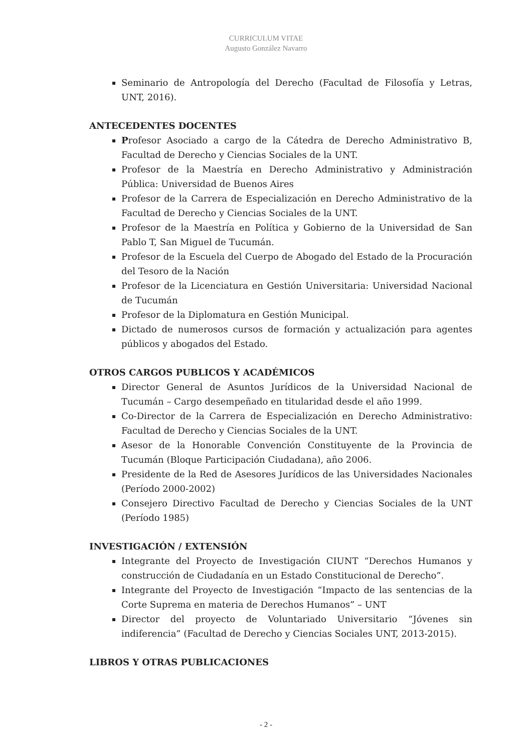CURRICULUM VITAE
Augusto González Navarro
Seminario de Antropología del Derecho (Facultad de Filosofía y Letras, UNT, 2016).
ANTECEDENTES DOCENTES
Profesor Asociado a cargo de la Cátedra de Derecho Administrativo B, Facultad de Derecho y Ciencias Sociales de la UNT.
Profesor de la Maestría en Derecho Administrativo y Administración Pública: Universidad de Buenos Aires
Profesor de la Carrera de Especialización en Derecho Administrativo de la Facultad de Derecho y Ciencias Sociales de la UNT.
Profesor de la Maestría en Política y Gobierno de la Universidad de San Pablo T, San Miguel de Tucumán.
Profesor de la Escuela del Cuerpo de Abogado del Estado de la Procuración del Tesoro de la Nación
Profesor de la Licenciatura en Gestión Universitaria: Universidad Nacional de Tucumán
Profesor de la Diplomatura en Gestión Municipal.
Dictado de numerosos cursos de formación y actualización para agentes públicos y abogados del Estado.
OTROS CARGOS PUBLICOS Y ACADÉMICOS
Director General de Asuntos Jurídicos de la Universidad Nacional de Tucumán – Cargo desempeñado en titularidad desde el año 1999.
Co-Director de la Carrera de Especialización en Derecho Administrativo: Facultad de Derecho y Ciencias Sociales de la UNT.
Asesor de la Honorable Convención Constituyente de la Provincia de Tucumán (Bloque Participación Ciudadana), año 2006.
Presidente de la Red de Asesores Jurídicos de las Universidades Nacionales (Período 2000-2002)
Consejero Directivo Facultad de Derecho y Ciencias Sociales de la UNT (Período 1985)
INVESTIGACIÓN / EXTENSIÓN
Integrante del Proyecto de Investigación CIUNT “Derechos Humanos y construcción de Ciudadanía en un Estado Constitucional de Derecho”.
Integrante del Proyecto de Investigación “Impacto de las sentencias de la Corte Suprema en materia de Derechos Humanos” – UNT
Director del proyecto de Voluntariado Universitario “Jóvenes sin indiferencia” (Facultad de Derecho y Ciencias Sociales UNT, 2013-2015).
LIBROS Y OTRAS PUBLICACIONES
- 2 -